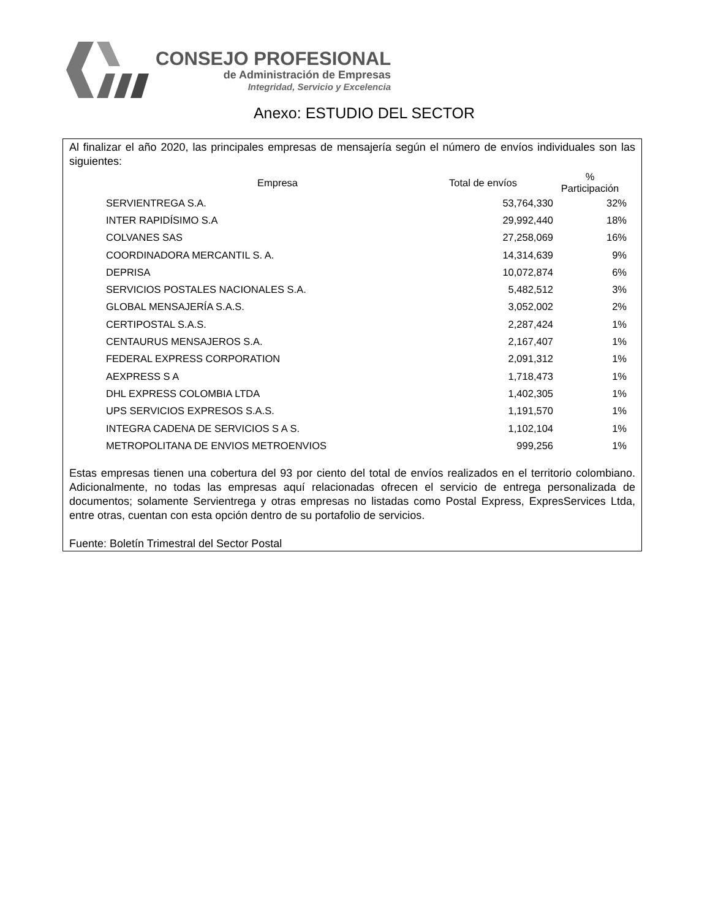CONSEJO PROFESIONAL
de Administración de Empresas
Integridad, Servicio y Excelencia
Anexo: ESTUDIO DEL SECTOR
Al finalizar el año 2020, las principales empresas de mensajería según el número de envíos individuales son las siguientes:
| Empresa | Total de envíos | % Participación |
| --- | --- | --- |
| SERVIENTREGA S.A. | 53,764,330 | 32% |
| INTER RAPIDÍSIMO S.A | 29,992,440 | 18% |
| COLVANES SAS | 27,258,069 | 16% |
| COORDINADORA MERCANTIL S. A. | 14,314,639 | 9% |
| DEPRISA | 10,072,874 | 6% |
| SERVICIOS POSTALES NACIONALES S.A. | 5,482,512 | 3% |
| GLOBAL MENSAJERÍA S.A.S. | 3,052,002 | 2% |
| CERTIPOSTAL S.A.S. | 2,287,424 | 1% |
| CENTAURUS MENSAJEROS S.A. | 2,167,407 | 1% |
| FEDERAL EXPRESS CORPORATION | 2,091,312 | 1% |
| AEXPRESS S A | 1,718,473 | 1% |
| DHL EXPRESS COLOMBIA LTDA | 1,402,305 | 1% |
| UPS SERVICIOS EXPRESOS S.A.S. | 1,191,570 | 1% |
| INTEGRA CADENA DE SERVICIOS S A S. | 1,102,104 | 1% |
| METROPOLITANA DE ENVIOS METROENVIOS | 999,256 | 1% |
Estas empresas tienen una cobertura del 93 por ciento del total de envíos realizados en el territorio colombiano. Adicionalmente, no todas las empresas aquí relacionadas ofrecen el servicio de entrega personalizada de documentos; solamente Servientrega y otras empresas no listadas como Postal Express, ExpresServices Ltda, entre otras, cuentan con esta opción dentro de su portafolio de servicios.
Fuente: Boletín Trimestral del Sector Postal